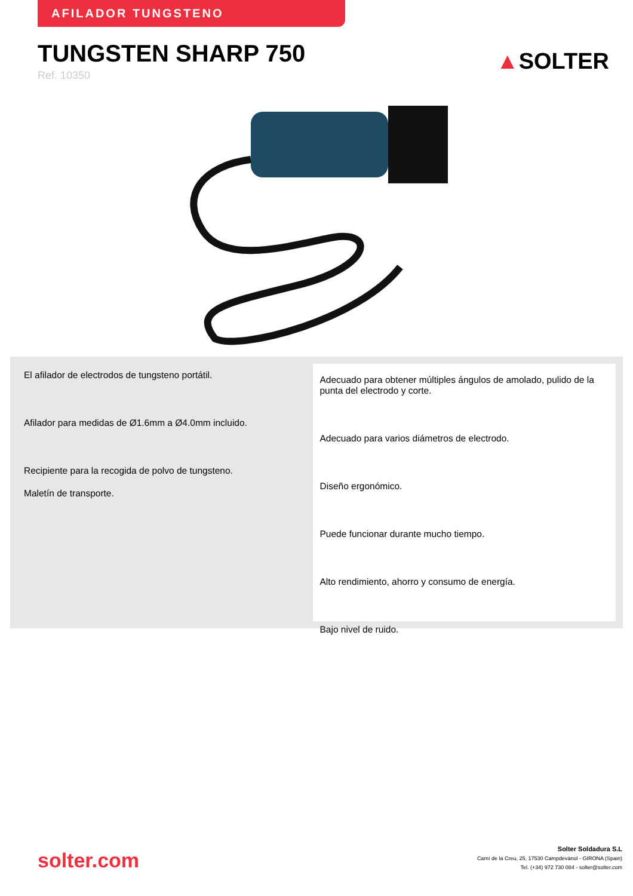AFILADOR TUNGSTENO
TUNGSTEN SHARP 750
Ref. 10350
▲SOLTER
El afilador de electrodos de tungsteno portátil.
Afilador para medidas de Ø1.6mm a Ø4.0mm incluido.
Recipiente para la recogida de polvo de tungsteno.
Maletín de transporte.
Adecuado para obtener múltiples ángulos de amolado, pulido de la punta del electrodo y corte.
Adecuado para varios diámetros de electrodo.
Diseño ergonómico.
Puede funcionar durante mucho tiempo.
Alto rendimiento, ahorro y consumo de energía.
Bajo nivel de ruido.
solter.com
Solter Soldadura S.L
Camí de la Creu, 25, 17530 Campdevànol - GIRONA (Spain)
Tel. (+34) 972 730 084 - solter@solter.com